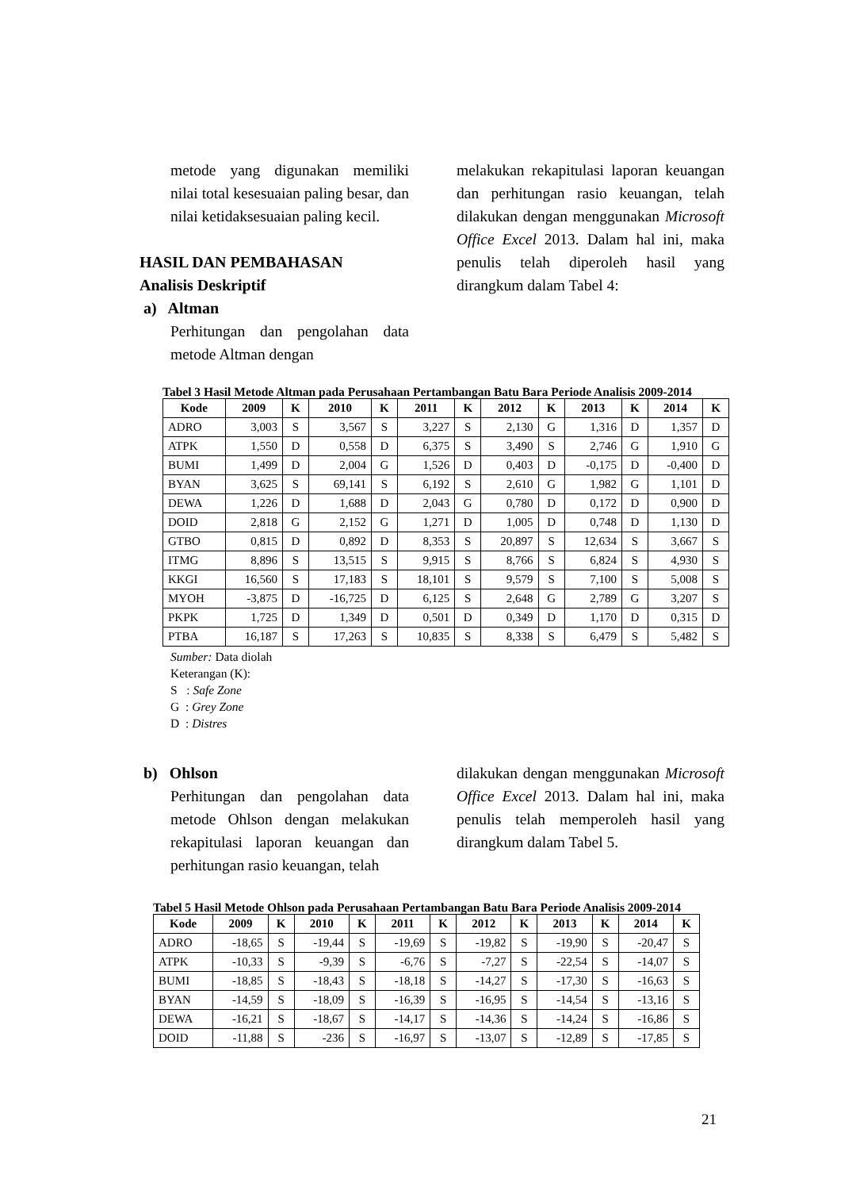metode yang digunakan memiliki nilai total kesesuaian paling besar, dan nilai ketidaksesuaian paling kecil.
HASIL DAN PEMBAHASAN
Analisis Deskriptif
a) Altman
Perhitungan dan pengolahan data metode Altman dengan
melakukan rekapitulasi laporan keuangan dan perhitungan rasio keuangan, telah dilakukan dengan menggunakan Microsoft Office Excel 2013. Dalam hal ini, maka penulis telah diperoleh hasil yang dirangkum dalam Tabel 4:
Tabel 3 Hasil Metode Altman pada Perusahaan Pertambangan Batu Bara Periode Analisis 2009-2014
| Kode | 2009 | K | 2010 | K | 2011 | K | 2012 | K | 2013 | K | 2014 | K |
| --- | --- | --- | --- | --- | --- | --- | --- | --- | --- | --- | --- | --- |
| ADRO | 3,003 | S | 3,567 | S | 3,227 | S | 2,130 | G | 1,316 | D | 1,357 | D |
| ATPK | 1,550 | D | 0,558 | D | 6,375 | S | 3,490 | S | 2,746 | G | 1,910 | G |
| BUMI | 1,499 | D | 2,004 | G | 1,526 | D | 0,403 | D | -0,175 | D | -0,400 | D |
| BYAN | 3,625 | S | 69,141 | S | 6,192 | S | 2,610 | G | 1,982 | G | 1,101 | D |
| DEWA | 1,226 | D | 1,688 | D | 2,043 | G | 0,780 | D | 0,172 | D | 0,900 | D |
| DOID | 2,818 | G | 2,152 | G | 1,271 | D | 1,005 | D | 0,748 | D | 1,130 | D |
| GTBO | 0,815 | D | 0,892 | D | 8,353 | S | 20,897 | S | 12,634 | S | 3,667 | S |
| ITMG | 8,896 | S | 13,515 | S | 9,915 | S | 8,766 | S | 6,824 | S | 4,930 | S |
| KKGI | 16,560 | S | 17,183 | S | 18,101 | S | 9,579 | S | 7,100 | S | 5,008 | S |
| MYOH | -3,875 | D | -16,725 | D | 6,125 | S | 2,648 | G | 2,789 | G | 3,207 | S |
| PKPK | 1,725 | D | 1,349 | D | 0,501 | D | 0,349 | D | 1,170 | D | 0,315 | D |
| PTBA | 16,187 | S | 17,263 | S | 10,835 | S | 8,338 | S | 6,479 | S | 5,482 | S |
Sumber: Data diolah
Keterangan (K):
S : Safe Zone
G : Grey Zone
D : Distres
b) Ohlson
Perhitungan dan pengolahan data metode Ohlson dengan melakukan rekapitulasi laporan keuangan dan perhitungan rasio keuangan, telah
dilakukan dengan menggunakan Microsoft Office Excel 2013. Dalam hal ini, maka penulis telah memperoleh hasil yang dirangkum dalam Tabel 5.
Tabel 5 Hasil Metode Ohlson pada Perusahaan Pertambangan Batu Bara Periode Analisis 2009-2014
| Kode | 2009 | K | 2010 | K | 2011 | K | 2012 | K | 2013 | K | 2014 | K |
| --- | --- | --- | --- | --- | --- | --- | --- | --- | --- | --- | --- | --- |
| ADRO | -18,65 | S | -19,44 | S | -19,69 | S | -19,82 | S | -19,90 | S | -20,47 | S |
| ATPK | -10,33 | S | -9,39 | S | -6,76 | S | -7,27 | S | -22,54 | S | -14,07 | S |
| BUMI | -18,85 | S | -18,43 | S | -18,18 | S | -14,27 | S | -17,30 | S | -16,63 | S |
| BYAN | -14,59 | S | -18,09 | S | -16,39 | S | -16,95 | S | -14,54 | S | -13,16 | S |
| DEWA | -16,21 | S | -18,67 | S | -14,17 | S | -14,36 | S | -14,24 | S | -16,86 | S |
| DOID | -11,88 | S | -236 | S | -16,97 | S | -13,07 | S | -12,89 | S | -17,85 | S |
21